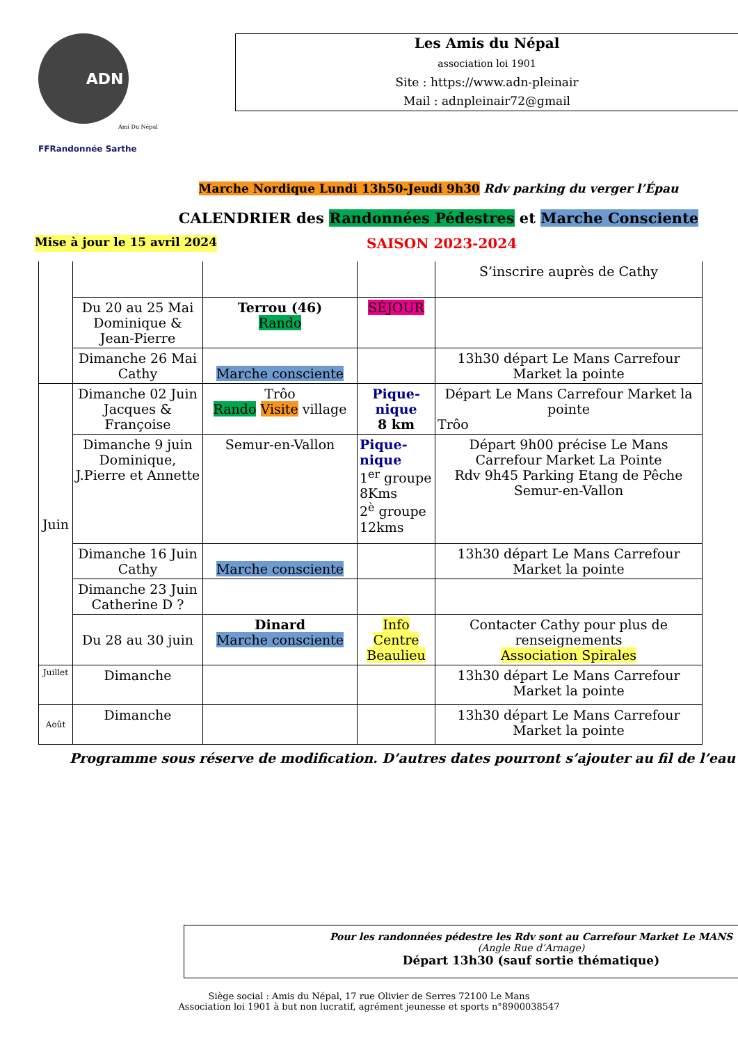ADN
Ami Du Népal
FFRandonnée Sarthe
Les Amis du Népal
association loi 1901
Site : https://www.adn-pleinair
Mail : adnpleinair72@gmail
Marche Nordique Lundi 13h50-Jeudi 9h30 Rdv parking du verger l’Épau
CALENDRIER des Randonnées Pédestres et Marche Consciente
Mise à jour le 15 avril 2024 SAISON 2023-2024
| | | | | S’inscrire auprès de Cathy |
| | Du 20 au 25 Mai Dominique & Jean-Pierre | Terrou (46) Rando | SÉJOUR | |
| | Dimanche 26 Mai Cathy | Marche consciente | | 13h30 départ Le Mans Carrefour Market la pointe |
| Juin | Dimanche 02 Juin Jacques & Françoise | Trôo Rando Visite village | Pique-nique 8 km | Départ Le Mans Carrefour Market la pointe Trôo |
| | Dimanche 9 juin Dominique, J.Pierre et Annette | Semur-en-Vallon | Pique-nique 1<sup>er</sup> groupe 8Kms 2<sup>è</sup> groupe 12kms | Départ 9h00 précise Le Mans Carrefour Market La Pointe Rdv 9h45 Parking Etang de Pêche Semur-en-Vallon |
| | Dimanche 16 Juin Cathy | Marche consciente | | 13h30 départ Le Mans Carrefour Market la pointe |
| | Dimanche 23 Juin Catherine D ? | | | |
| | Du 28 au 30 juin | Dinard Marche consciente | Info Centre Beaulieu | Contacter Cathy pour plus de renseignements Association Spirales |
| Juillet | Dimanche | | | 13h30 départ Le Mans Carrefour Market la pointe |
| Août | Dimanche | | | 13h30 départ Le Mans Carrefour Market la pointe |
Programme sous réserve de modification. D’autres dates pourront s’ajouter au fil de l’eau
Pour les randonnées pédestre les Rdv sont au Carrefour Market Le MANS
(Angle Rue d’Arnage)
Départ 13h30 (sauf sortie thématique)
Siège social : Amis du Népal, 17 rue Olivier de Serres 72100 Le Mans
Association loi 1901 à but non lucratif, agrément jeunesse et sports n°8900038547